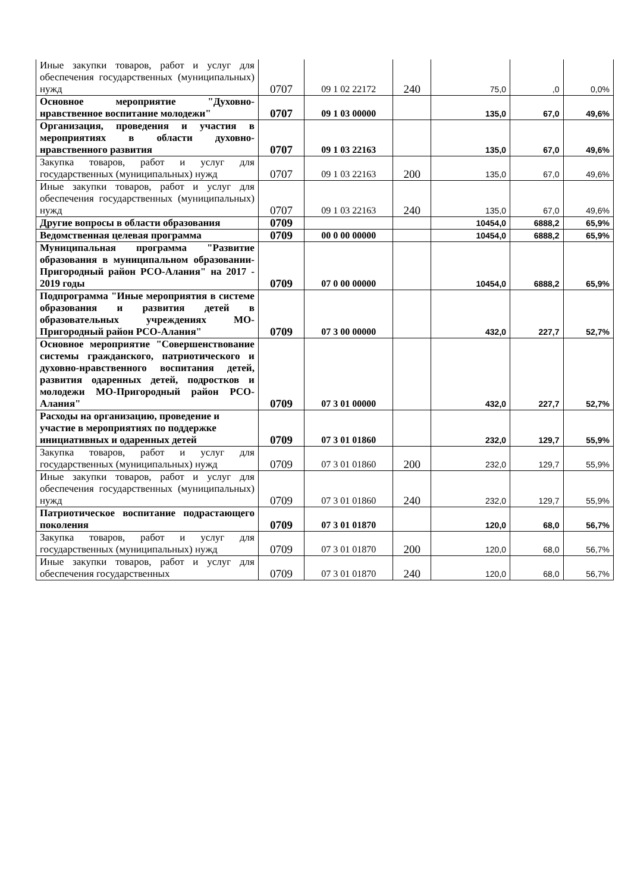| Иные закупки товаров, работ и услуг для обеспечения государственных (муниципальных) нужд | 0707 | 09 1 02 22172 | 240 | 75,0 | ,0 | 0,0% |
| Основное мероприятие "Духовно-нравственное воспитание молодежи" | 0707 | 09 1 03 00000 | | 135,0 | 67,0 | 49,6% |
| Организация, проведения и участия в мероприятиях в области духовно-нравственного развития | 0707 | 09 1 03 22163 | | 135,0 | 67,0 | 49,6% |
| Закупка товаров, работ и услуг для государственных (муниципальных) нужд | 0707 | 09 1 03 22163 | 200 | 135,0 | 67,0 | 49,6% |
| Иные закупки товаров, работ и услуг для обеспечения государственных (муниципальных) нужд | 0707 | 09 1 03 22163 | 240 | 135,0 | 67,0 | 49,6% |
| Другие вопросы в области образования | 0709 | | | 10454,0 | 6888,2 | 65,9% |
| Ведомственная целевая программа | 0709 | 00 0 00 00000 | | 10454,0 | 6888,2 | 65,9% |
| Муниципальная программа "Развитие образования в муниципальном образовании-Пригородный район РСО-Алания" на 2017 - 2019 годы | 0709 | 07 0 00 00000 | | 10454,0 | 6888,2 | 65,9% |
| Подпрограмма "Иные мероприятия в системе образования и развития детей в образовательных учреждениях МО-Пригородный район РСО-Алания" | 0709 | 07 3 00 00000 | | 432,0 | 227,7 | 52,7% |
| Основное мероприятие "Совершенствование системы гражданского, патриотического и духовно-нравственного воспитания детей, развития одаренных детей, подростков и молодежи МО-Пригородный район РСО-Алания" | 0709 | 07 3 01 00000 | | 432,0 | 227,7 | 52,7% |
| Расходы на организацию, проведение и участие в мероприятиях по поддержке инициативных и одаренных детей | 0709 | 07 3 01 01860 | | 232,0 | 129,7 | 55,9% |
| Закупка товаров, работ и услуг для государственных (муниципальных) нужд | 0709 | 07 3 01 01860 | 200 | 232,0 | 129,7 | 55,9% |
| Иные закупки товаров, работ и услуг для обеспечения государственных (муниципальных) нужд | 0709 | 07 3 01 01860 | 240 | 232,0 | 129,7 | 55,9% |
| Патриотическое воспитание подрастающего поколения | 0709 | 07 3 01 01870 | | 120,0 | 68,0 | 56,7% |
| Закупка товаров, работ и услуг для государственных (муниципальных) нужд | 0709 | 07 3 01 01870 | 200 | 120,0 | 68,0 | 56,7% |
| Иные закупки товаров, работ и услуг для обеспечения государственных | 0709 | 07 3 01 01870 | 240 | 120,0 | 68,0 | 56,7% |